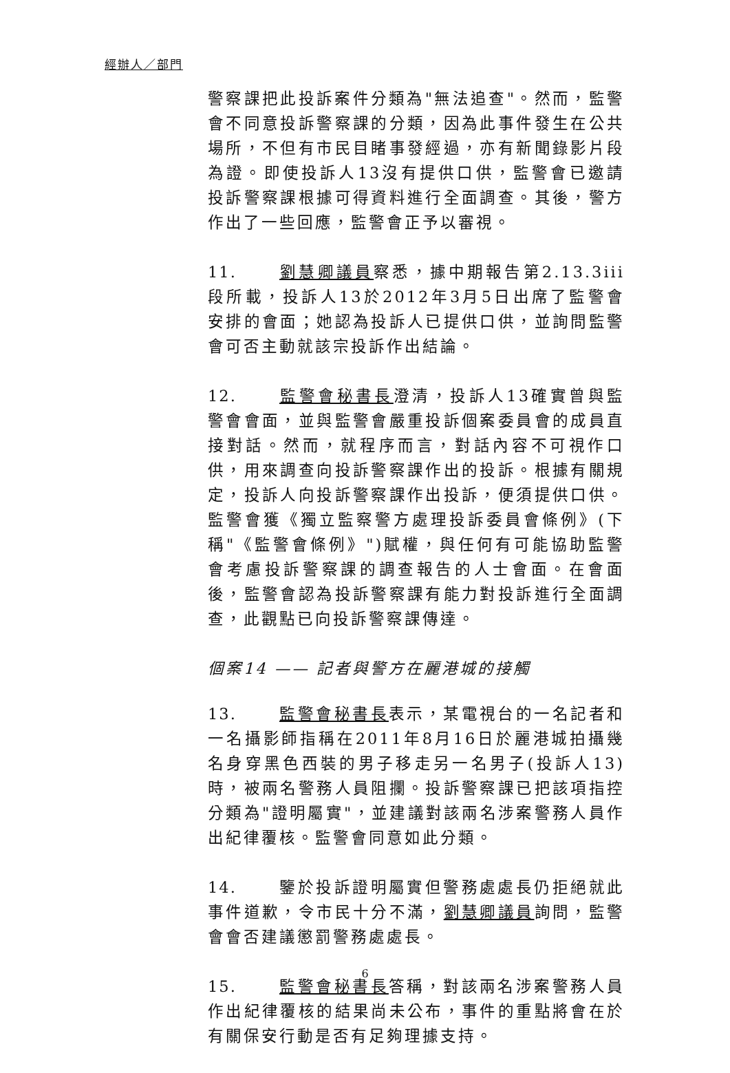經辦人／部門
警察課把此投訴案件分類為"無法追查"。然而，監警會不同意投訴警察課的分類，因為此事件發生在公共場所，不但有市民目睹事發經過，亦有新聞錄影片段為證。即使投訴人13沒有提供口供，監警會已邀請投訴警察課根據可得資料進行全面調查。其後，警方作出了一些回應，監警會正予以審視。
11. 劉慧卿議員察悉，據中期報告第2.13.3iii段所載，投訴人13於2012年3月5日出席了監警會安排的會面；她認為投訴人已提供口供，並詢問監警會可否主動就該宗投訴作出結論。
12. 監警會秘書長澄清，投訴人13確實曾與監警會會面，並與監警會嚴重投訴個案委員會的成員直接對話。然而，就程序而言，對話內容不可視作口供，用來調查向投訴警察課作出的投訴。根據有關規定，投訴人向投訴警察課作出投訴，便須提供口供。監警會獲《獨立監察警方處理投訴委員會條例》(下稱"《監警會條例》")賦權，與任何有可能協助監警會考慮投訴警察課的調查報告的人士會面。在會面後，監警會認為投訴警察課有能力對投訴進行全面調查，此觀點已向投訴警察課傳達。
個案14 —— 記者與警方在麗港城的接觸
13. 監警會秘書長表示，某電視台的一名記者和一名攝影師指稱在2011年8月16日於麗港城拍攝幾名身穿黑色西裝的男子移走另一名男子(投訴人13)時，被兩名警務人員阻攔。投訴警察課已把該項指控分類為"證明屬實"，並建議對該兩名涉案警務人員作出紀律覆核。監警會同意如此分類。
14. 鑒於投訴證明屬實但警務處處長仍拒絕就此事件道歉，令市民十分不滿，劉慧卿議員詢問，監警會會否建議懲罰警務處處長。
15. 監警會秘書長答稱，對該兩名涉案警務人員作出紀律覆核的結果尚未公布，事件的重點將會在於有關保安行動是否有足夠理據支持。
6